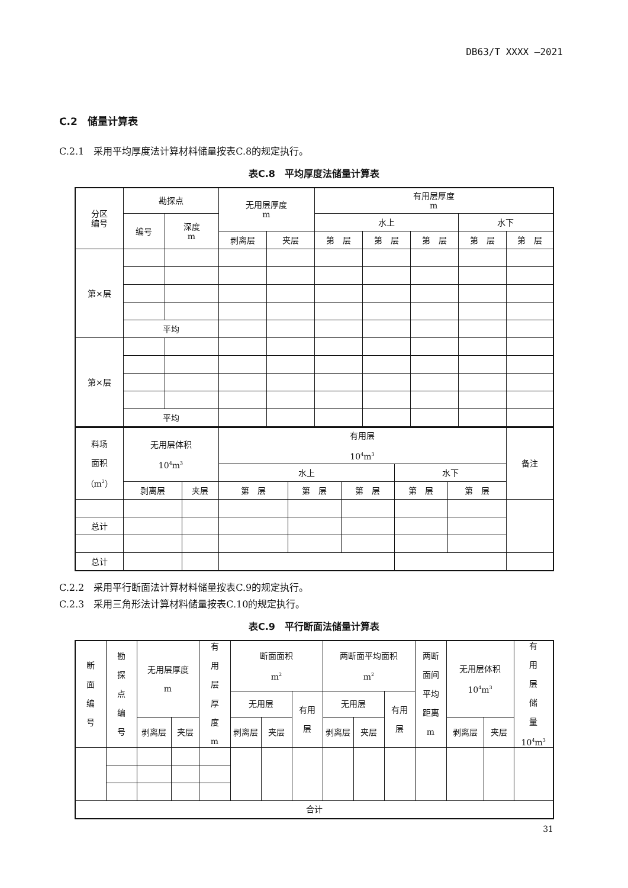DB63/T XXXX —2021
C.2　储量计算表
C.2.1　采用平均厚度法计算材料储量按表C.8的规定执行。
表C.8　平均厚度法储量计算表
| 分区 编号 | 勘探点 | | 无用层厚度 m | | 有用层厚度 m | | | | |
| | 编号 | 深度 m | | | 水上 | | | 水下 | |
| | | | 剥离层 | 夹层 | 第 层 | 第 层 | 第 层 | 第 层 | 第 层 |
| 第×层 | | | | | | | | | |
| | 平均 | | | | | | | | |
| 第×层 | | | | | | | | | |
| | 平均 | | | | | | | | |
| 料场 面积 （m<sup>2</sup>） | 无用层体积 10<sup>4</sup>m<sup>3</sup> | | 有用层 10<sup>4</sup>m<sup>3</sup> | | | | | 备注 |
| | | | 水上 | | | 水下 | | |
| | 剥离层 | 夹层 | 第 层 | 第 层 | 第 层 | 第 层 | 第 层 | |
| 总计 | | | | | | | | |
| 总计 | | | | | | | | |
C.2.2　采用平行断面法计算材料储量按表C.9的规定执行。
C.2.3　采用三角形法计算材料储量按表C.10的规定执行。
表C.9　平行断面法储量计算表
| 断 面 编 号 | 勘 探 点 编 号 | 无用层厚度 m | | 有 用 层 厚 度 m | 断面面积 m<sup>2</sup> | | | 两断面平均面积 m<sup>2</sup> | | | 两断 面间 平均 距离 m | 无用层体积 10<sup>4</sup>m<sup>3</sup> | | 有 用 层 储 量 10<sup>4</sup>m<sup>3</sup> |
| | | | | | 无用层 | | 有用 层 | 无用层 | | 有用 层 | | | | |
| | | 剥离层 | 夹层 | | 剥离层 | 夹层 | | 剥离层 | 夹层 | | | 剥离层 | 夹层 | |
| 合计 | | | | | | | | | | | | | | |
31